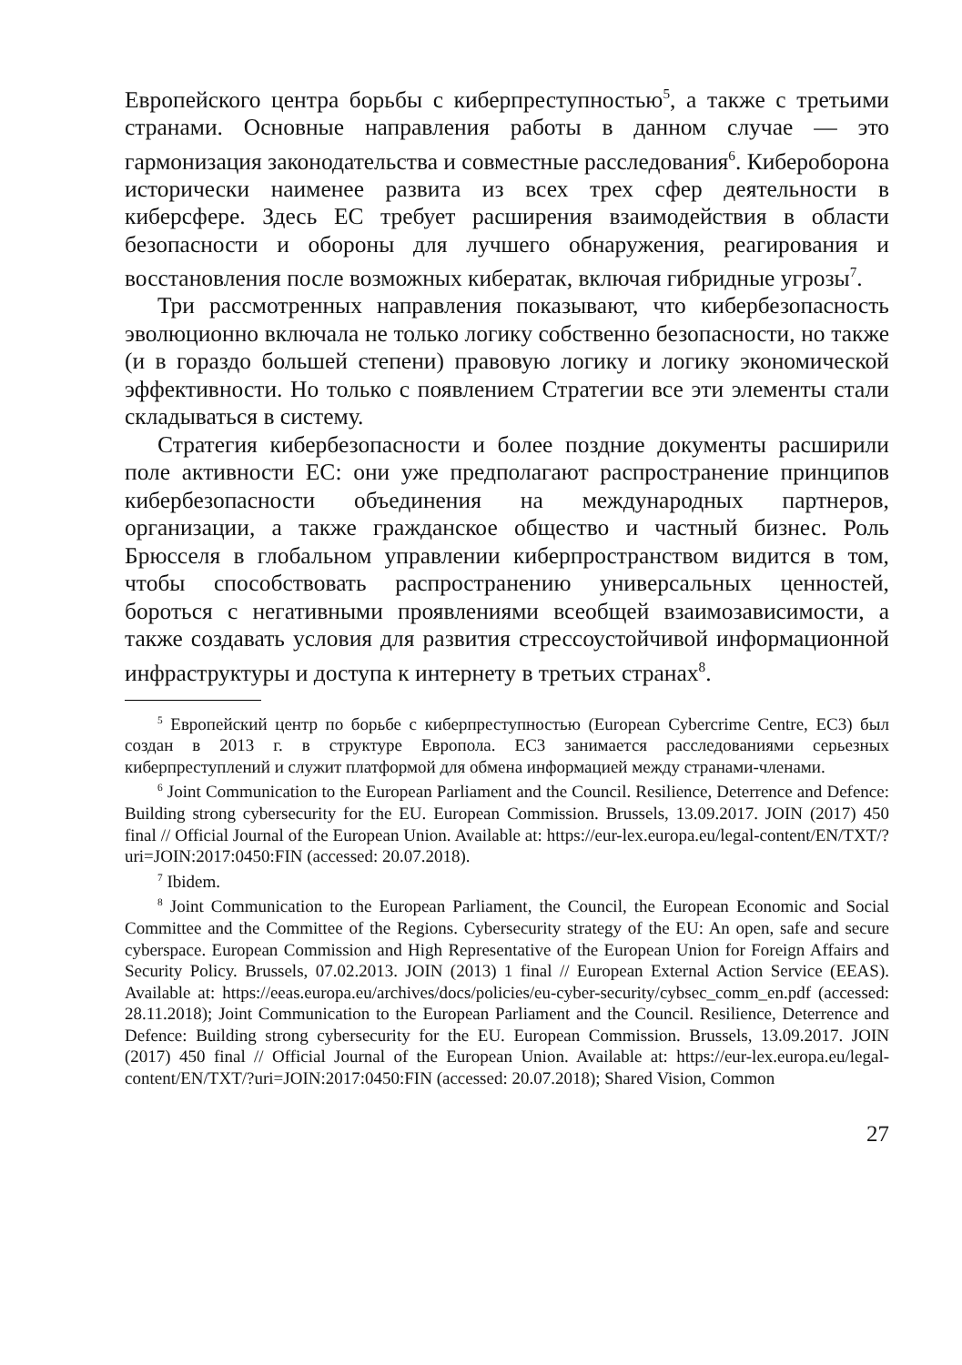Европейского центра борьбы с киберпреступностью<sup>5</sup>, а также с третьими странами. Основные направления работы в данном случае — это гармонизация законодательства и совместные расследования<sup>6</sup>. Кибероборона исторически наименее развита из всех трех сфер деятельности в киберсфере. Здесь ЕС требует расширения взаимодействия в области безопасности и обороны для лучшего обнаружения, реагирования и восстановления после возможных кибератак, включая гибридные угрозы<sup>7</sup>.
Три рассмотренных направления показывают, что кибербезопасность эволюционно включала не только логику собственно безопасности, но также (и в гораздо большей степени) правовую логику и логику экономической эффективности. Но только с появлением Стратегии все эти элементы стали складываться в систему.
Стратегия кибербезопасности и более поздние документы расширили поле активности ЕС: они уже предполагают распространение принципов кибербезопасности объединения на международных партнеров, организации, а также гражданское общество и частный бизнес. Роль Брюсселя в глобальном управлении киберпространством видится в том, чтобы способствовать распространению универсальных ценностей, бороться с негативными проявлениями всеобщей взаимозависимости, а также создавать условия для развития стрессоустойчивой информационной инфраструктуры и доступа к интернету в третьих странах<sup>8</sup>.
<sup>5</sup> Европейский центр по борьбе с киберпреступностью (European Cybercrime Centre, EC3) был создан в 2013 г. в структуре Европола. EC3 занимается расследованиями серьезных киберпреступлений и служит платформой для обмена информацией между странами-членами.
<sup>6</sup> Joint Communication to the European Parliament and the Council. Resilience, Deterrence and Defence: Building strong cybersecurity for the EU. European Commission. Brussels, 13.09.2017. JOIN (2017) 450 final // Official Journal of the European Union. Available at: https://eur-lex.europa.eu/legal-content/EN/TXT/?uri=JOIN:2017:0450:FIN (accessed: 20.07.2018).
<sup>7</sup> Ibidem.
<sup>8</sup> Joint Communication to the European Parliament, the Council, the European Economic and Social Committee and the Committee of the Regions. Cybersecurity strategy of the EU: An open, safe and secure cyberspace. European Commission and High Representative of the European Union for Foreign Affairs and Security Policy. Brussels, 07.02.2013. JOIN (2013) 1 final // European External Action Service (EEAS). Available at: https://eeas.europa.eu/archives/docs/policies/eu-cyber-security/cybsec_comm_en.pdf (accessed: 28.11.2018); Joint Communication to the European Parliament and the Council. Resilience, Deterrence and Defence: Building strong cybersecurity for the EU. European Commission. Brussels, 13.09.2017. JOIN (2017) 450 final // Official Journal of the European Union. Available at: https://eur-lex.europa.eu/legal-content/EN/TXT/?uri=JOIN:2017:0450:FIN (accessed: 20.07.2018); Shared Vision, Common
27